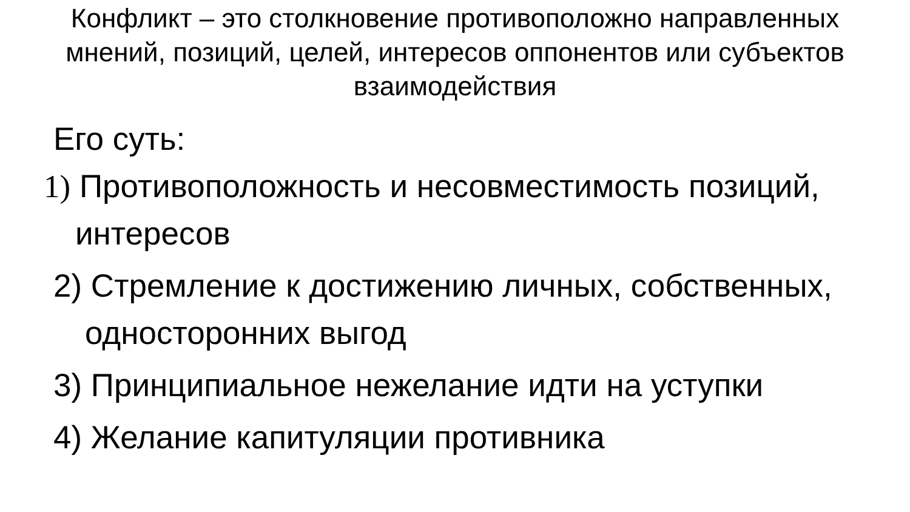Конфликт – это столкновение противоположно направленных мнений, позиций, целей, интересов оппонентов или субъектов взаимодействия
Его суть:
1) Противоположность и несовместимость позиций, интересов
2) Стремление к достижению личных, собственных, односторонних выгод
3) Принципиальное нежелание идти на уступки
4) Желание капитуляции противника